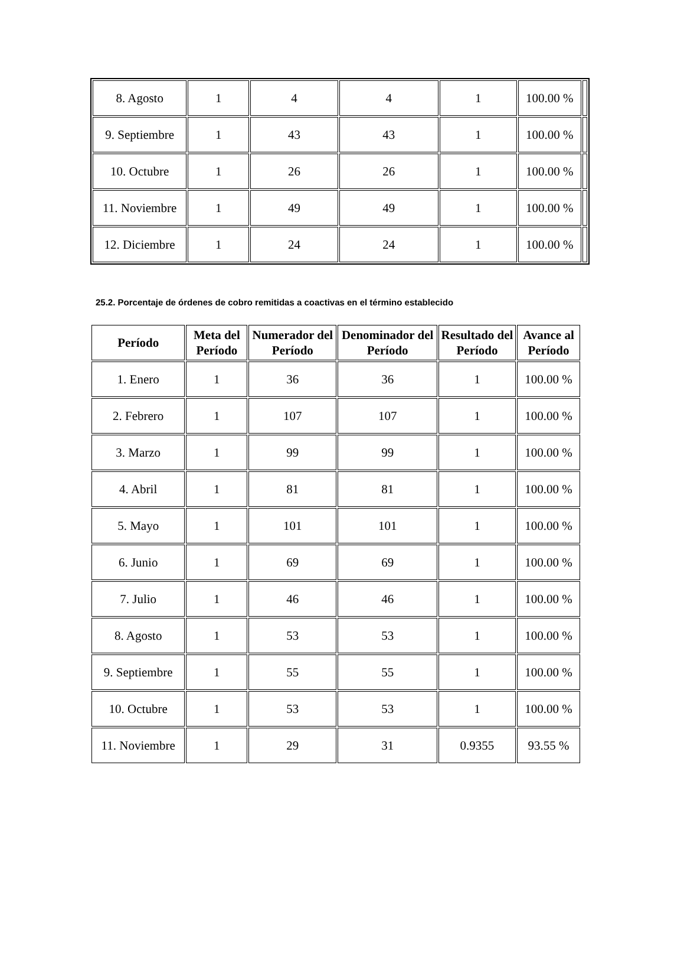| 8. Agosto | 1 | 4 | 4 | 1 | 100.00 % | |
| 9. Septiembre | 1 | 43 | 43 | 1 | 100.00 % | |
| 10. Octubre | 1 | 26 | 26 | 1 | 100.00 % | |
| 11. Noviembre | 1 | 49 | 49 | 1 | 100.00 % | |
| 12. Diciembre | 1 | 24 | 24 | 1 | 100.00 % | |
25.2. Porcentaje de órdenes de cobro remitidas a coactivas en el término establecido
| Período | Meta del Período | Numerador del Período | Denominador del Período | Resultado del Período | Avance al Período |
| --- | --- | --- | --- | --- | --- |
| 1. Enero | 1 | 36 | 36 | 1 | 100.00 % |
| 2. Febrero | 1 | 107 | 107 | 1 | 100.00 % |
| 3. Marzo | 1 | 99 | 99 | 1 | 100.00 % |
| 4. Abril | 1 | 81 | 81 | 1 | 100.00 % |
| 5. Mayo | 1 | 101 | 101 | 1 | 100.00 % |
| 6. Junio | 1 | 69 | 69 | 1 | 100.00 % |
| 7. Julio | 1 | 46 | 46 | 1 | 100.00 % |
| 8. Agosto | 1 | 53 | 53 | 1 | 100.00 % |
| 9. Septiembre | 1 | 55 | 55 | 1 | 100.00 % |
| 10. Octubre | 1 | 53 | 53 | 1 | 100.00 % |
| 11. Noviembre | 1 | 29 | 31 | 0.9355 | 93.55 % |